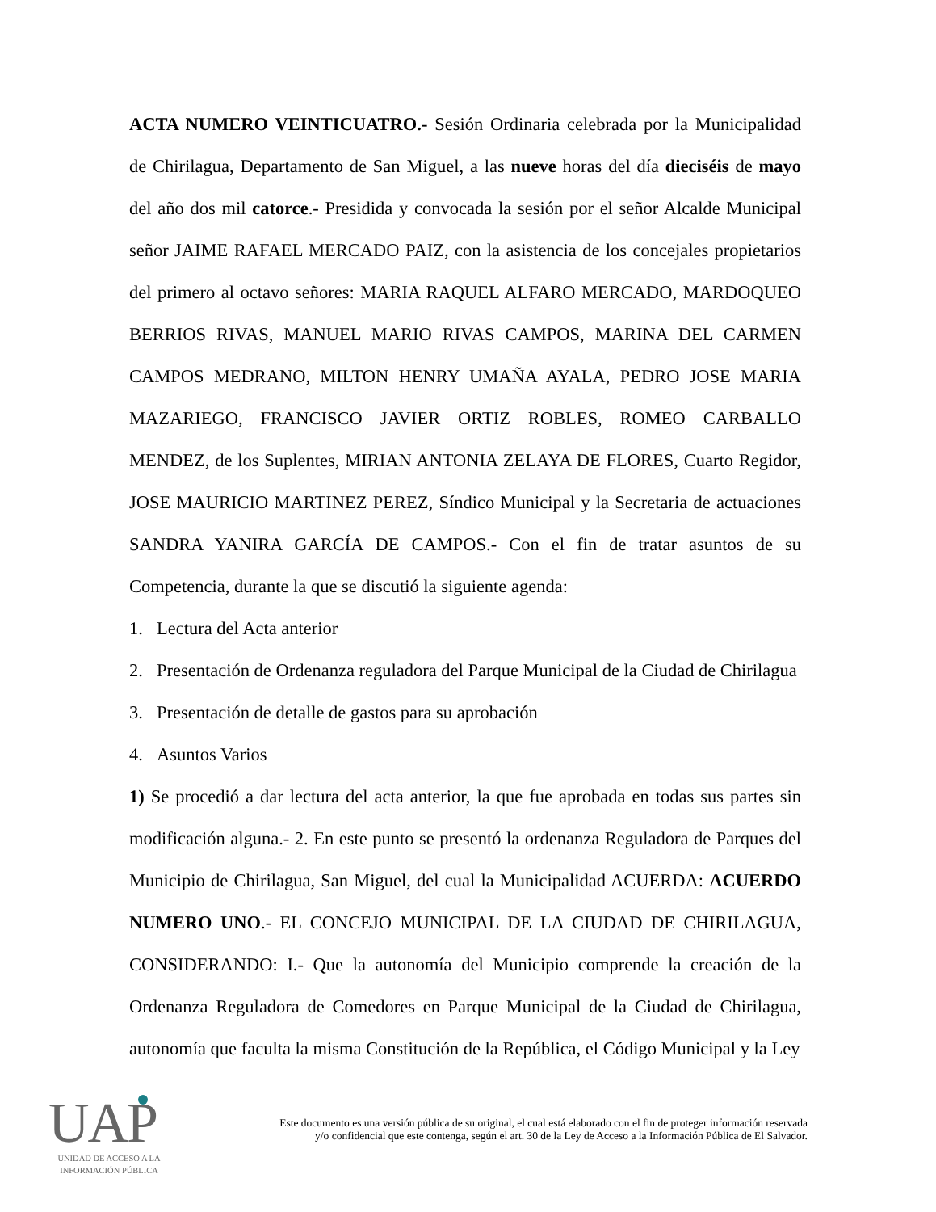ACTA NUMERO VEINTICUATRO.- Sesión Ordinaria celebrada por la Municipalidad de Chirilagua, Departamento de San Miguel, a las nueve horas del día dieciséis de mayo del año dos mil catorce.- Presidida y convocada la sesión por el señor Alcalde Municipal señor JAIME RAFAEL MERCADO PAIZ, con la asistencia de los concejales propietarios del primero al octavo señores: MARIA RAQUEL ALFARO MERCADO, MARDOQUEO BERRIOS RIVAS, MANUEL MARIO RIVAS CAMPOS, MARINA DEL CARMEN CAMPOS MEDRANO, MILTON HENRY UMAÑA AYALA, PEDRO JOSE MARIA MAZARIEGO, FRANCISCO JAVIER ORTIZ ROBLES, ROMEO CARBALLO MENDEZ, de los Suplentes, MIRIAN ANTONIA ZELAYA DE FLORES, Cuarto Regidor, JOSE MAURICIO MARTINEZ PEREZ, Síndico Municipal y la Secretaria de actuaciones SANDRA YANIRA GARCÍA DE CAMPOS.- Con el fin de tratar asuntos de su Competencia, durante la que se discutió la siguiente agenda:
1. Lectura del Acta anterior
2. Presentación de Ordenanza reguladora del Parque Municipal de la Ciudad de Chirilagua
3. Presentación de detalle de gastos para su aprobación
4. Asuntos Varios
1) Se procedió a dar lectura del acta anterior, la que fue aprobada en todas sus partes sin modificación alguna.- 2. En este punto se presentó la ordenanza Reguladora de Parques del Municipio de Chirilagua, San Miguel, del cual la Municipalidad ACUERDA: ACUERDO NUMERO UNO.- EL CONCEJO MUNICIPAL DE LA CIUDAD DE CHIRILAGUA, CONSIDERANDO: I.- Que la autonomía del Municipio comprende la creación de la Ordenanza Reguladora de Comedores en Parque Municipal de la Ciudad de Chirilagua, autonomía que faculta la misma Constitución de la República, el Código Municipal y la Ley
UAP
UNIDAD DE ACCESO A LA
INFORMACIÓN PÚBLICA
Este documento es una versión pública de su original, el cual está elaborado con el fin de proteger información reservada
y/o confidencial que este contenga, según el art. 30 de la Ley de Acceso a la Información Pública de El Salvador.